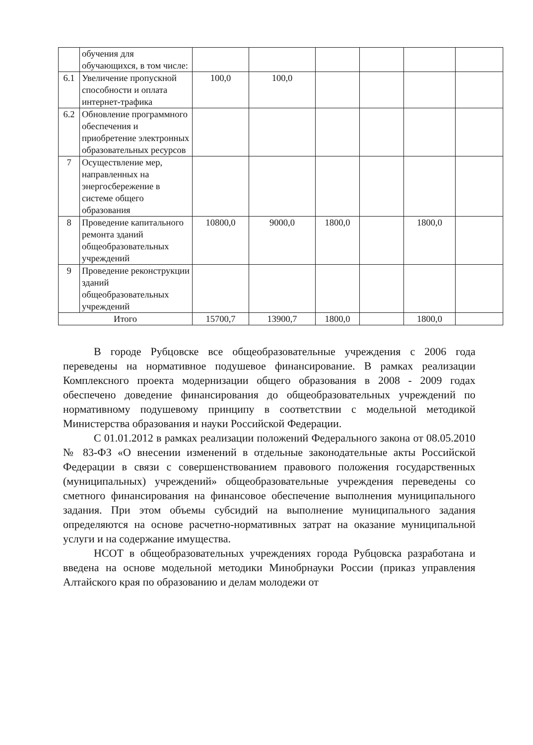| | обучения для обучающихся, в том числе: | | | | | | |
| 6.1 | Увеличение пропускной способности и оплата интернет-трафика | 100,0 | 100,0 | | | | |
| 6.2 | Обновление программного обеспечения и приобретение электронных образовательных ресурсов | | | | | | |
| 7 | Осуществление мер, направленных на энергосбережение в системе общего образования | | | | | | |
| 8 | Проведение капитального ремонта зданий общеобразовательных учреждений | 10800,0 | 9000,0 | 1800,0 | | 1800,0 | |
| 9 | Проведение реконструкции зданий общеобразовательных учреждений | | | | | | |
| Итого | | 15700,7 | 13900,7 | 1800,0 | | 1800,0 | |
В городе Рубцовске все общеобразовательные учреждения с 2006 года переведены на нормативное подушевое финансирование. В рамках реализации Комплексного проекта модернизации общего образования в 2008 - 2009 годах обеспечено доведение финансирования до общеобразовательных учреждений по нормативному подушевому принципу в соответствии с модельной методикой Министерства образования и науки Российской Федерации.
С 01.01.2012 в рамках реализации положений Федерального закона от 08.05.2010 № 83-ФЗ «О внесении изменений в отдельные законодательные акты Российской Федерации в связи с совершенствованием правового положения государственных (муниципальных) учреждений» общеобразовательные учреждения переведены со сметного финансирования на финансовое обеспечение выполнения муниципального задания. При этом объемы субсидий на выполнение муниципального задания определяются на основе расчетно-нормативных затрат на оказание муниципальной услуги и на содержание имущества.
НСОТ в общеобразовательных учреждениях города Рубцовска разработана и введена на основе модельной методики Минобрнауки России (приказ управления Алтайского края по образованию и делам молодежи от